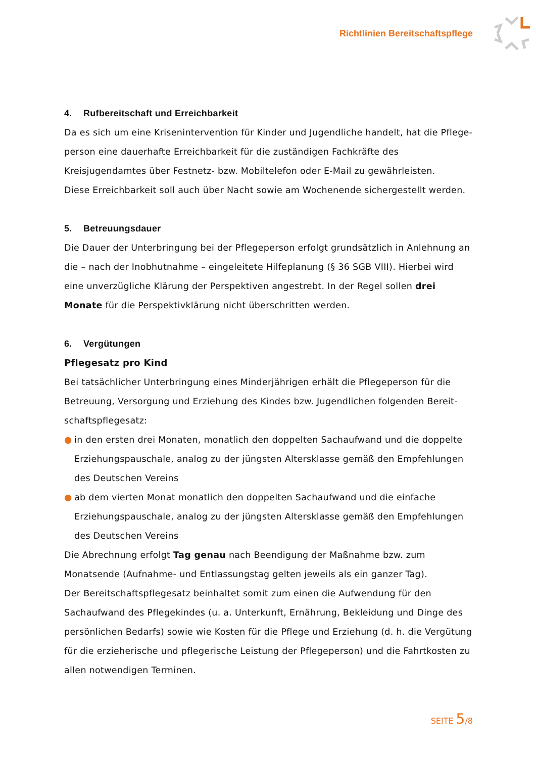Richtlinien Bereitschaftspflege
4. Rufbereitschaft und Erreichbarkeit
Da es sich um eine Krisenintervention für Kinder und Jugendliche handelt, hat die Pflege­person eine dauerhafte Erreichbarkeit für die zuständigen Fachkräfte des Kreisjugendamtes über Festnetz- bzw. Mobiltelefon oder E-Mail zu gewährleisten.
Diese Erreichbarkeit soll auch über Nacht sowie am Wochenende sichergestellt werden.
5. Betreuungsdauer
Die Dauer der Unterbringung bei der Pflegeperson erfolgt grundsätzlich in Anlehnung an die – nach der Inobhutnahme – eingeleitete Hilfeplanung (§ 36 SGB VIII). Hierbei wird eine unverzügliche Klärung der Perspektiven angestrebt. In der Regel sollen drei Monate für die Perspektivklärung nicht überschritten werden.
6. Vergütungen
Pflegesatz pro Kind
Bei tatsächlicher Unterbringung eines Minderjährigen erhält die Pflegeperson für die Betreuung, Versorgung und Erziehung des Kindes bzw. Jugendlichen folgenden Bereit­schaftspflegesatz:
● in den ersten drei Monaten, monatlich den doppelten Sachaufwand und die doppelte Erziehungspauschale, analog zu der jüngsten Altersklasse gemäß den Empfehlungen des Deutschen Vereins
● ab dem vierten Monat monatlich den doppelten Sachaufwand und die einfache Erziehungspauschale, analog zu der jüngsten Altersklasse gemäß den Empfehlungen des Deutschen Vereins
Die Abrechnung erfolgt Tag genau nach Beendigung der Maßnahme bzw. zum Monatsende (Aufnahme- und Entlassungstag gelten jeweils als ein ganzer Tag).
Der Bereitschaftspflegesatz beinhaltet somit zum einen die Aufwendung für den Sachauf­wand des Pflegekindes (u. a. Unterkunft, Ernährung, Bekleidung und Dinge des persönli­chen Bedarfs) sowie wie Kosten für die Pflege und Erziehung (d. h. die Vergütung für die erzieherische und pflegerische Leistung der Pflegeperson) und die Fahrtkosten zu allen notwendigen Terminen.
SEITE 5/8